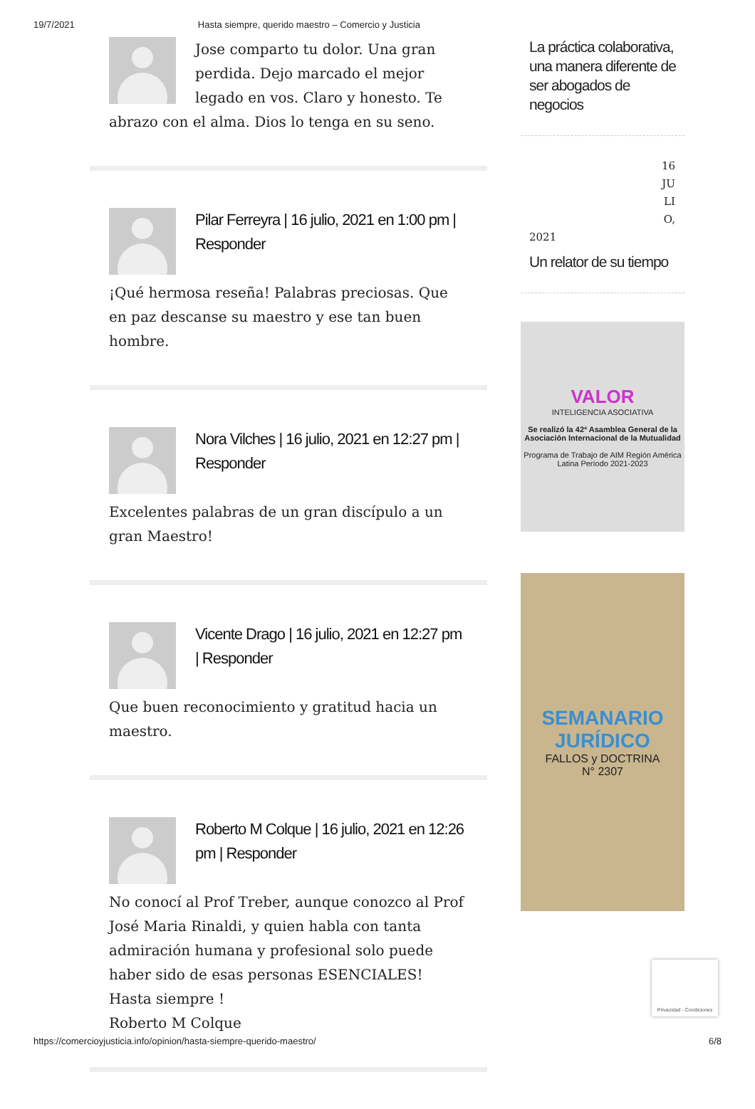19/7/2021 Hasta siempre, querido maestro – Comercio y Justicia
Jose comparto tu dolor. Una gran perdida. Dejo marcado el mejor legado en vos. Claro y honesto. Te abrazo con el alma. Dios lo tenga en su seno.
Pilar Ferreyra | 16 julio, 2021 en 1:00 pm | Responder
¡Qué hermosa reseña! Palabras preciosas. Que en paz descanse su maestro y ese tan buen hombre.
Nora Vilches | 16 julio, 2021 en 12:27 pm | Responder
Excelentes palabras de un gran discípulo a un gran Maestro!
Vicente Drago | 16 julio, 2021 en 12:27 pm | Responder
Que buen reconocimiento y gratitud hacia un maestro.
Roberto M Colque | 16 julio, 2021 en 12:26 pm | Responder
No conocí al Prof Treber, aunque conozco al Prof José Maria Rinaldi, y quien habla con tanta admiración humana y profesional solo puede haber sido de esas personas ESENCIALES!
Hasta siempre !
Roberto M Colque
La práctica colaborativa, una manera diferente de ser abogados de negocios
16
JU
LI
O,
2021
Un relator de su tiempo
VALOR
INTELIGENCIA ASOCIATIVA
Se realizó la 42ª Asamblea General de la Asociación Internacional de la Mutualidad
Programa de Trabajo de AIM Región América Latina Período 2021-2023
SEMANARIO JURÍDICO
FALLOS y DOCTRINA
N° 2307
Privacidad - Condiciones
https://comercioyjusticia.info/opinion/hasta-siempre-querido-maestro/ 6/8